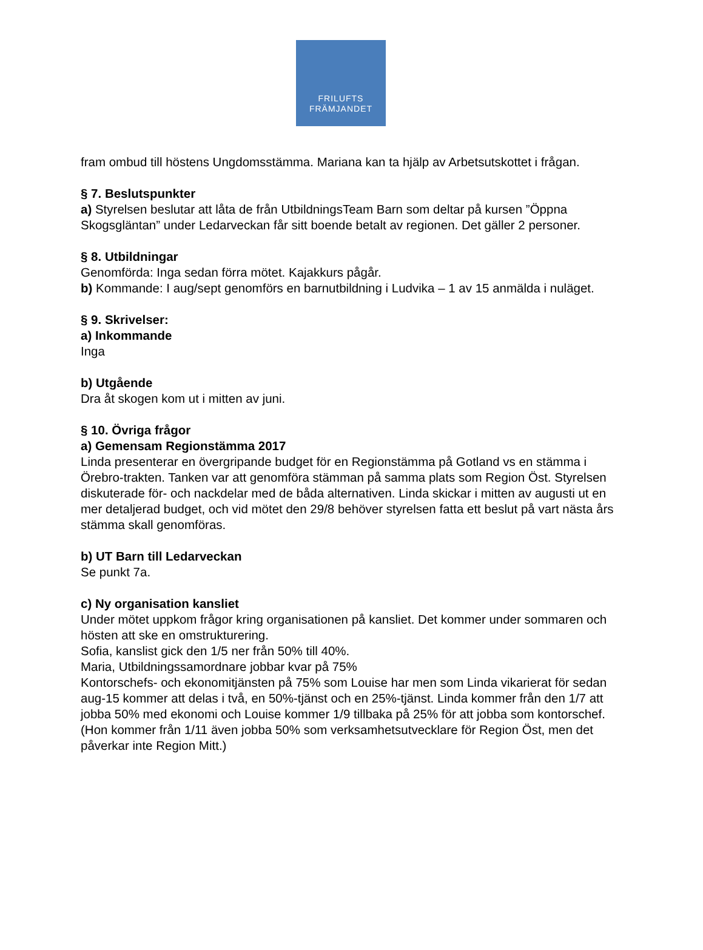FRILUFTS
FRÄMJANDET
fram ombud till höstens Ungdomsstämma. Mariana kan ta hjälp av Arbetsutskottet i frågan.
§ 7. Beslutspunkter
a) Styrelsen beslutar att låta de från UtbildningsTeam Barn som deltar på kursen ”Öppna Skogsgläntan” under Ledarveckan får sitt boende betalt av regionen. Det gäller 2 personer.
§ 8. Utbildningar
Genomförda: Inga sedan förra mötet. Kajakkurs pågår.
b) Kommande: I aug/sept genomförs en barnutbildning i Ludvika – 1 av 15 anmälda i nuläget.
§ 9. Skrivelser:
a) Inkommande
Inga
b) Utgående
Dra åt skogen kom ut i mitten av juni.
§ 10. Övriga frågor
a) Gemensam Regionstämma 2017
Linda presenterar en övergripande budget för en Regionstämma på Gotland vs en stämma i Örebro-trakten. Tanken var att genomföra stämman på samma plats som Region Öst. Styrelsen diskuterade för- och nackdelar med de båda alternativen. Linda skickar i mitten av augusti ut en mer detaljerad budget, och vid mötet den 29/8 behöver styrelsen fatta ett beslut på vart nästa års stämma skall genomföras.
b) UT Barn till Ledarveckan
Se punkt 7a.
c) Ny organisation kansliet
Under mötet uppkom frågor kring organisationen på kansliet. Det kommer under sommaren och hösten att ske en omstrukturering.
Sofia, kanslist gick den 1/5 ner från 50% till 40%.
Maria, Utbildningssamordnare jobbar kvar på 75%
Kontorschefs- och ekonomitjänsten på 75% som Louise har men som Linda vikarierat för sedan aug-15 kommer att delas i två, en 50%-tjänst och en 25%-tjänst. Linda kommer från den 1/7 att jobba 50% med ekonomi och Louise kommer 1/9 tillbaka på 25% för att jobba som kontorschef. (Hon kommer från 1/11 även jobba 50% som verksamhetsutvecklare för Region Öst, men det påverkar inte Region Mitt.)